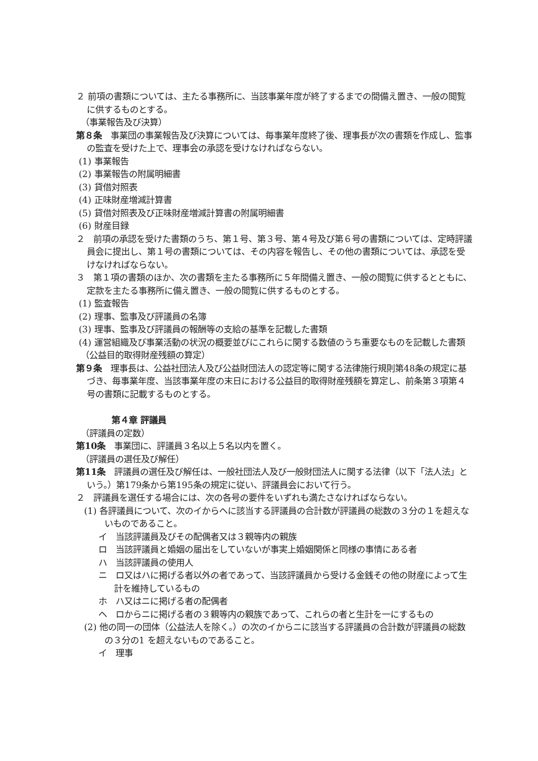２ 前項の書類については、主たる事務所に、当該事業年度が終了するまでの間備え置き、一般の閲覧に供するものとする。
（事業報告及び決算）
第８条　事業団の事業報告及び決算については、毎事業年度終了後、理事長が次の書類を作成し、監事の監査を受けた上で、理事会の承認を受けなければならない。
(1) 事業報告
(2) 事業報告の附属明細書
(3) 貸借対照表
(4) 正味財産増減計算書
(5) 貸借対照表及び正味財産増減計算書の附属明細書
(6) 財産目録
２　前項の承認を受けた書類のうち、第１号、第３号、第４号及び第６号の書類については、定時評議員会に提出し、第１号の書類については、その内容を報告し、その他の書類については、承認を受けなければならない。
３　第１項の書類のほか、次の書類を主たる事務所に５年間備え置き、一般の閲覧に供するとともに、定款を主たる事務所に備え置き、一般の閲覧に供するものとする。
(1) 監査報告
(2) 理事、監事及び評議員の名簿
(3) 理事、監事及び評議員の報酬等の支給の基準を記載した書類
(4) 運営組織及び事業活動の状況の概要並びにこれらに関する数値のうち重要なものを記載した書類
（公益目的取得財産残額の算定）
第９条　理事長は、公益社団法人及び公益財団法人の認定等に関する法律施行規則第48条の規定に基づき、毎事業年度、当該事業年度の末日における公益目的取得財産残額を算定し、前条第３項第４号の書類に記載するものとする。
第４章 評議員
（評議員の定数）
第10条　事業団に、評議員３名以上５名以内を置く。
（評議員の選任及び解任）
第11条　評議員の選任及び解任は、一般社団法人及び一般財団法人に関する法律（以下「法人法」という。）第179条から第195条の規定に従い、評議員会において行う。
２　評議員を選任する場合には、次の各号の要件をいずれも満たさなければならない。
(1) 各評議員について、次のイからヘに該当する評議員の合計数が評議員の総数の３分の１を超えないものであること。
イ　当該評議員及びその配偶者又は３親等内の親族
ロ　当該評議員と婚姻の届出をしていないが事実上婚姻関係と同様の事情にある者
ハ　当該評議員の使用人
ニ　ロ又はハに掲げる者以外の者であって、当該評議員から受ける金銭その他の財産によって生計を維持しているもの
ホ　ハ又はニに掲げる者の配偶者
ヘ　ロからニに掲げる者の３親等内の親族であって、これらの者と生計を一にするもの
(2) 他の同一の団体（公益法人を除く。）の次のイからニに該当する評議員の合計数が評議員の総数の３分の1 を超えないものであること。
イ　理事